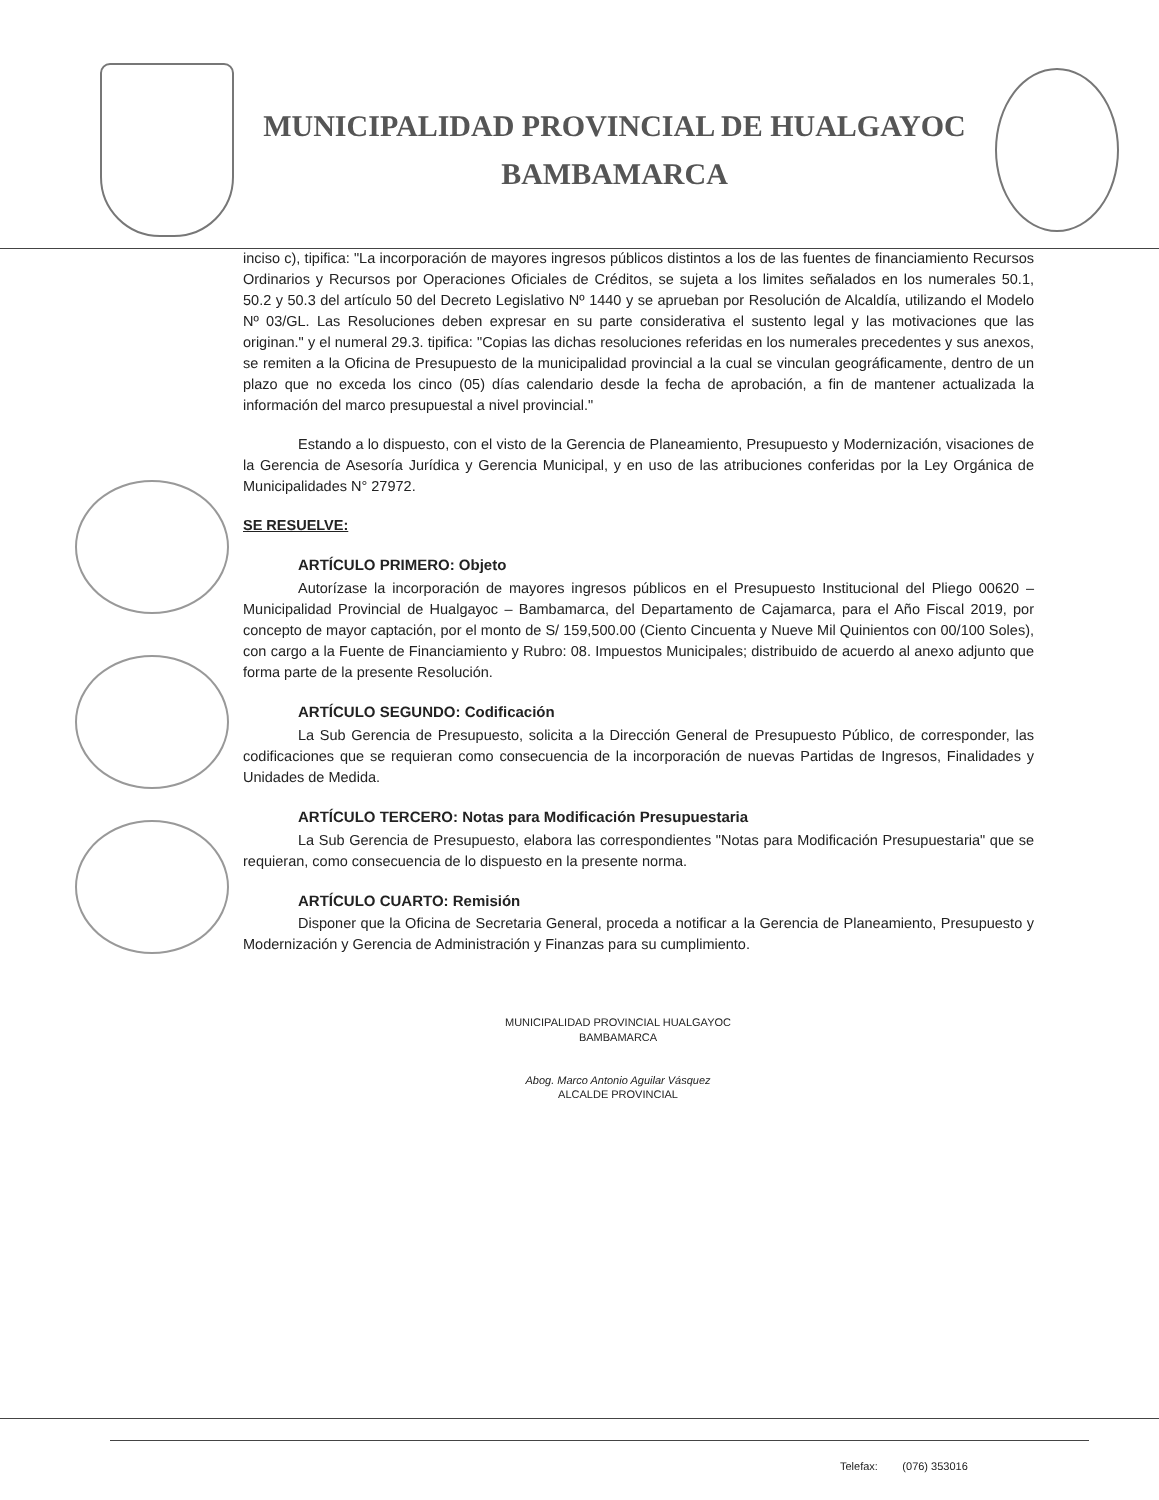MUNICIPALIDAD PROVINCIAL DE HUALGAYOC
BAMBAMARCA
inciso c), tipifica: "La incorporación de mayores ingresos públicos distintos a los de las fuentes de financiamiento Recursos Ordinarios y Recursos por Operaciones Oficiales de Créditos, se sujeta a los limites señalados en los numerales 50.1, 50.2 y 50.3 del artículo 50 del Decreto Legislativo Nº 1440 y se aprueban por Resolución de Alcaldía, utilizando el Modelo Nº 03/GL. Las Resoluciones deben expresar en su parte considerativa el sustento legal y las motivaciones que las originan." y el numeral 29.3. tipifica: "Copias las dichas resoluciones referidas en los numerales precedentes y sus anexos, se remiten a la Oficina de Presupuesto de la municipalidad provincial a la cual se vinculan geográficamente, dentro de un plazo que no exceda los cinco (05) días calendario desde la fecha de aprobación, a fin de mantener actualizada la información del marco presupuestal a nivel provincial."
Estando a lo dispuesto, con el visto de la Gerencia de Planeamiento, Presupuesto y Modernización, visaciones de la Gerencia de Asesoría Jurídica y Gerencia Municipal, y en uso de las atribuciones conferidas por la Ley Orgánica de Municipalidades N° 27972.
SE RESUELVE:
ARTÍCULO PRIMERO: Objeto
Autorízase la incorporación de mayores ingresos públicos en el Presupuesto Institucional del Pliego 00620 – Municipalidad Provincial de Hualgayoc – Bambamarca, del Departamento de Cajamarca, para el Año Fiscal 2019, por concepto de mayor captación, por el monto de S/ 159,500.00 (Ciento Cincuenta y Nueve Mil Quinientos con 00/100 Soles), con cargo a la Fuente de Financiamiento y Rubro: 08. Impuestos Municipales; distribuido de acuerdo al anexo adjunto que forma parte de la presente Resolución.
ARTÍCULO SEGUNDO: Codificación
La Sub Gerencia de Presupuesto, solicita a la Dirección General de Presupuesto Público, de corresponder, las codificaciones que se requieran como consecuencia de la incorporación de nuevas Partidas de Ingresos, Finalidades y Unidades de Medida.
ARTÍCULO TERCERO: Notas para Modificación Presupuestaria
La Sub Gerencia de Presupuesto, elabora las correspondientes "Notas para Modificación Presupuestaria" que se requieran, como consecuencia de lo dispuesto en la presente norma.
ARTÍCULO CUARTO: Remisión
Disponer que la Oficina de Secretaria General, proceda a notificar a la Gerencia de Planeamiento, Presupuesto y Modernización y Gerencia de Administración y Finanzas para su cumplimiento.
MUNICIPALIDAD PROVINCIAL HUALGAYOC
BAMBAMARCA
Abog. Marco Antonio Aguilar Vásquez
ALCALDE PROVINCIAL
Telefax: (076) 353016